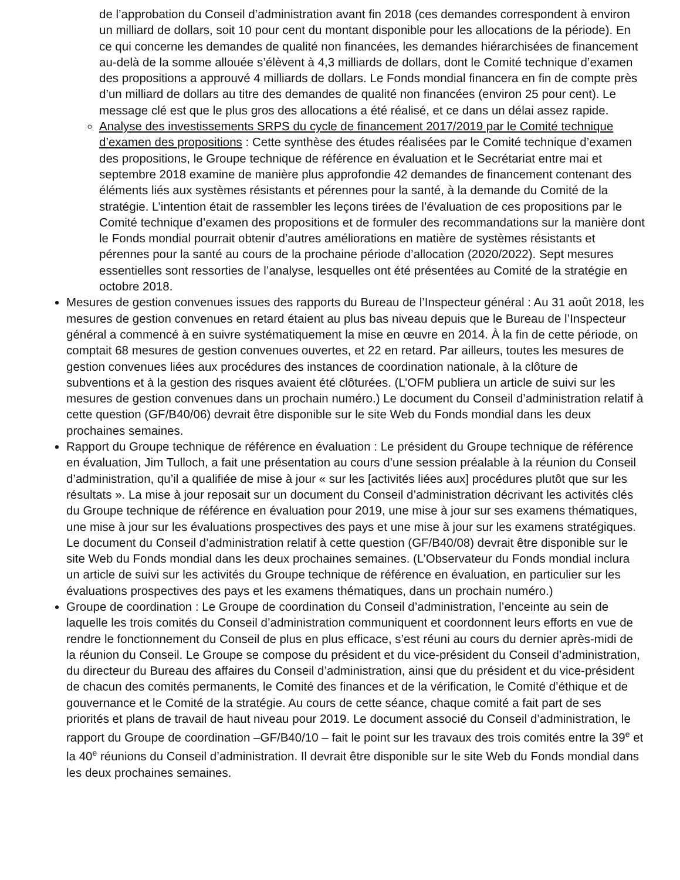de l’approbation du Conseil d’administration avant fin 2018 (ces demandes correspondent à environ un milliard de dollars, soit 10 pour cent du montant disponible pour les allocations de la période). En ce qui concerne les demandes de qualité non financées, les demandes hiérarchisées de financement au-delà de la somme allouée s’élèvent à 4,3 milliards de dollars, dont le Comité technique d’examen des propositions a approuvé 4 milliards de dollars. Le Fonds mondial financera en fin de compte près d’un milliard de dollars au titre des demandes de qualité non financées (environ 25 pour cent). Le message clé est que le plus gros des allocations a été réalisé, et ce dans un délai assez rapide.
Analyse des investissements SRPS du cycle de financement 2017/2019 par le Comité technique d’examen des propositions : Cette synthèse des études réalisées par le Comité technique d’examen des propositions, le Groupe technique de référence en évaluation et le Secrétariat entre mai et septembre 2018 examine de manière plus approfondie 42 demandes de financement contenant des éléments liés aux systèmes résistants et pérennes pour la santé, à la demande du Comité de la stratégie. L’intention était de rassembler les leçons tirées de l’évaluation de ces propositions par le Comité technique d’examen des propositions et de formuler des recommandations sur la manière dont le Fonds mondial pourrait obtenir d’autres améliorations en matière de systèmes résistants et pérennes pour la santé au cours de la prochaine période d’allocation (2020/2022). Sept mesures essentielles sont ressorties de l’analyse, lesquelles ont été présentées au Comité de la stratégie en octobre 2018.
Mesures de gestion convenues issues des rapports du Bureau de l’Inspecteur général : Au 31 août 2018, les mesures de gestion convenues en retard étaient au plus bas niveau depuis que le Bureau de l’Inspecteur général a commencé à en suivre systématiquement la mise en œuvre en 2014. À la fin de cette période, on comptait 68 mesures de gestion convenues ouvertes, et 22 en retard. Par ailleurs, toutes les mesures de gestion convenues liées aux procédures des instances de coordination nationale, à la clôture de subventions et à la gestion des risques avaient été clôturées. (L’OFM publiera un article de suivi sur les mesures de gestion convenues dans un prochain numéro.) Le document du Conseil d’administration relatif à cette question (GF/B40/06) devrait être disponible sur le site Web du Fonds mondial dans les deux prochaines semaines.
Rapport du Groupe technique de référence en évaluation : Le président du Groupe technique de référence en évaluation, Jim Tulloch, a fait une présentation au cours d’une session préalable à la réunion du Conseil d’administration, qu’il a qualifiée de mise à jour « sur les [activités liées aux] procédures plutôt que sur les résultats ». La mise à jour reposait sur un document du Conseil d’administration décrivant les activités clés du Groupe technique de référence en évaluation pour 2019, une mise à jour sur ses examens thématiques, une mise à jour sur les évaluations prospectives des pays et une mise à jour sur les examens stratégiques. Le document du Conseil d’administration relatif à cette question (GF/B40/08) devrait être disponible sur le site Web du Fonds mondial dans les deux prochaines semaines. (L’Observateur du Fonds mondial inclura un article de suivi sur les activités du Groupe technique de référence en évaluation, en particulier sur les évaluations prospectives des pays et les examens thématiques, dans un prochain numéro.)
Groupe de coordination : Le Groupe de coordination du Conseil d’administration, l’enceinte au sein de laquelle les trois comités du Conseil d’administration communiquent et coordonnent leurs efforts en vue de rendre le fonctionnement du Conseil de plus en plus efficace, s’est réuni au cours du dernier après-midi de la réunion du Conseil. Le Groupe se compose du président et du vice-président du Conseil d’administration, du directeur du Bureau des affaires du Conseil d’administration, ainsi que du président et du vice-président de chacun des comités permanents, le Comité des finances et de la vérification, le Comité d’éthique et de gouvernance et le Comité de la stratégie. Au cours de cette séance, chaque comité a fait part de ses priorités et plans de travail de haut niveau pour 2019. Le document associé du Conseil d’administration, le rapport du Groupe de coordination –GF/B40/10 – fait le point sur les travaux des trois comités entre la 39<sup>e</sup> et la 40<sup>e</sup> réunions du Conseil d’administration. Il devrait être disponible sur le site Web du Fonds mondial dans les deux prochaines semaines.